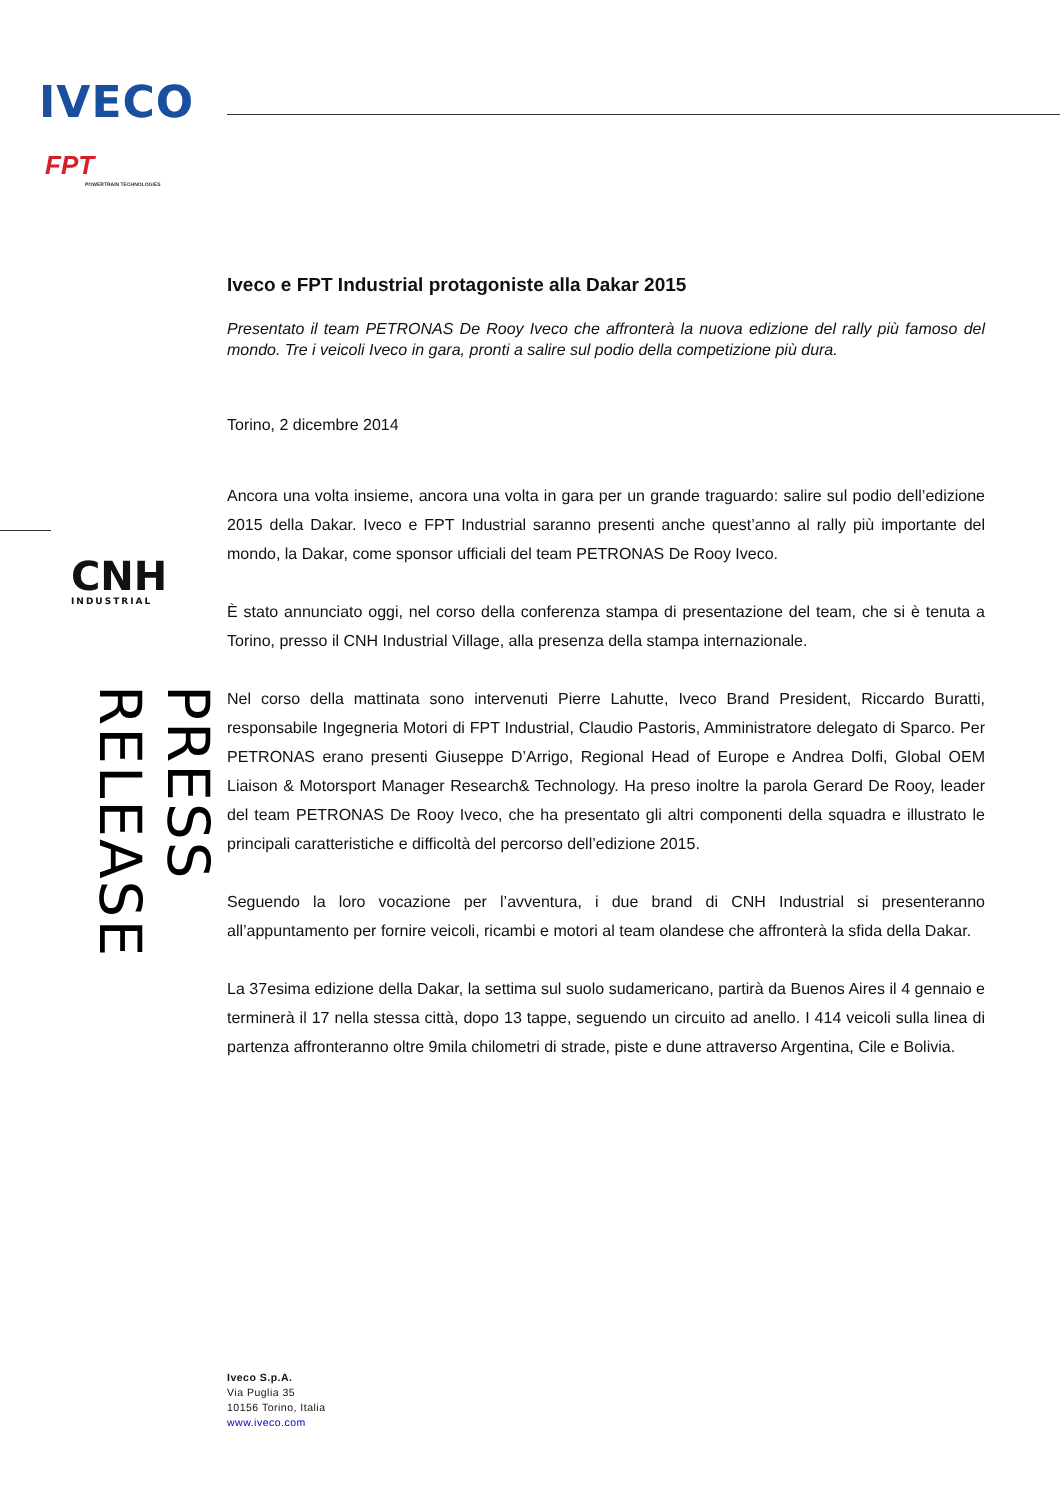IVECO
FPT
POWERTRAIN TECHNOLOGIES
CNH
INDUSTRIAL
PRESS RELEASE
Iveco e FPT Industrial protagoniste alla Dakar 2015
Presentato il team PETRONAS De Rooy Iveco che affronterà la nuova edizione del rally più famoso del mondo. Tre i veicoli Iveco in gara, pronti a salire sul podio della competizione più dura.
Torino, 2 dicembre 2014
Ancora una volta insieme, ancora una volta in gara per un grande traguardo: salire sul podio dell’edizione 2015 della Dakar. Iveco e FPT Industrial saranno presenti anche quest’anno al rally più importante del mondo, la Dakar, come sponsor ufficiali del team PETRONAS De Rooy Iveco.
È stato annunciato oggi, nel corso della conferenza stampa di presentazione del team, che si è tenuta a Torino, presso il CNH Industrial Village, alla presenza della stampa internazionale.
Nel corso della mattinata sono intervenuti Pierre Lahutte, Iveco Brand President, Riccardo Buratti, responsabile Ingegneria Motori di FPT Industrial, Claudio Pastoris, Amministratore delegato di Sparco. Per PETRONAS erano presenti Giuseppe D’Arrigo, Regional Head of Europe e Andrea Dolfi, Global OEM Liaison & Motorsport Manager Research& Technology. Ha preso inoltre la parola Gerard De Rooy, leader del team PETRONAS De Rooy Iveco, che ha presentato gli altri componenti della squadra e illustrato le principali caratteristiche e difficoltà del percorso dell’edizione 2015.
Seguendo la loro vocazione per l’avventura, i due brand di CNH Industrial si presenteranno all’appuntamento per fornire veicoli, ricambi e motori al team olandese che affronterà la sfida della Dakar.
La 37esima edizione della Dakar, la settima sul suolo sudamericano, partirà da Buenos Aires il 4 gennaio e terminerà il 17 nella stessa città, dopo 13 tappe, seguendo un circuito ad anello. I 414 veicoli sulla linea di partenza affronteranno oltre 9mila chilometri di strade, piste e dune attraverso Argentina, Cile e Bolivia.
Iveco S.p.A.
Via Puglia 35
10156 Torino, Italia
www.iveco.com